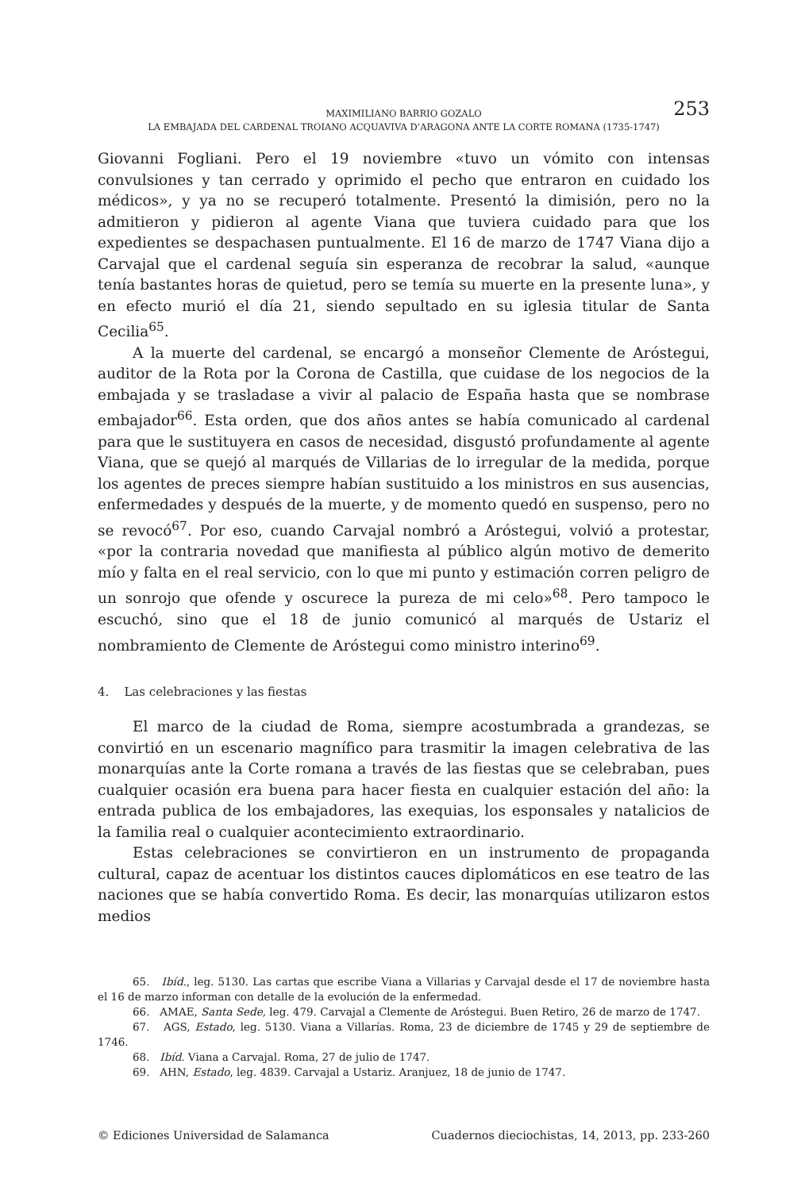253 MAXIMILIANO BARRIO GOZALO
LA EMBAJADA DEL CARDENAL TROIANO ACQUAVIVA D’ARAGONA ANTE LA CORTE ROMANA (1735-1747)
Giovanni Fogliani. Pero el 19 noviembre «tuvo un vómito con intensas convulsiones y tan cerrado y oprimido el pecho que entraron en cuidado los médicos», y ya no se recuperó totalmente. Presentó la dimisión, pero no la admitieron y pidieron al agente Viana que tuviera cuidado para que los expedientes se despachasen puntualmente. El 16 de marzo de 1747 Viana dijo a Carvajal que el cardenal seguía sin esperanza de recobrar la salud, «aunque tenía bastantes horas de quietud, pero se temía su muerte en la presente luna», y en efecto murió el día 21, siendo sepultado en su iglesia titular de Santa Cecilia<sup>65</sup>.
A la muerte del cardenal, se encargó a monseñor Clemente de Aróstegui, auditor de la Rota por la Corona de Castilla, que cuidase de los negocios de la embajada y se trasladase a vivir al palacio de España hasta que se nombrase embajador<sup>66</sup>. Esta orden, que dos años antes se había comunicado al cardenal para que le sustituyera en casos de necesidad, disgustó profundamente al agente Viana, que se quejó al marqués de Villarias de lo irregular de la medida, porque los agentes de preces siempre habían sustituido a los ministros en sus ausencias, enfermedades y después de la muerte, y de momento quedó en suspenso, pero no se revocó<sup>67</sup>. Por eso, cuando Carvajal nombró a Aróstegui, volvió a protestar, «por la contraria novedad que manifiesta al público algún motivo de demerito mío y falta en el real servicio, con lo que mi punto y estimación corren peligro de un sonrojo que ofende y oscurece la pureza de mi celo»<sup>68</sup>. Pero tampoco le escuchó, sino que el 18 de junio comunicó al marqués de Ustariz el nombramiento de Clemente de Aróstegui como ministro interino<sup>69</sup>.
4. Las celebraciones y las fiestas
El marco de la ciudad de Roma, siempre acostumbrada a grandezas, se convirtió en un escenario magnífico para trasmitir la imagen celebrativa de las monarquías ante la Corte romana a través de las fiestas que se celebraban, pues cualquier ocasión era buena para hacer fiesta en cualquier estación del año: la entrada publica de los embajadores, las exequias, los esponsales y natalicios de la familia real o cualquier acontecimiento extraordinario.
Estas celebraciones se convirtieron en un instrumento de propaganda cultural, capaz de acentuar los distintos cauces diplomáticos en ese teatro de las naciones que se había convertido Roma. Es decir, las monarquías utilizaron estos medios
65. Ibíd., leg. 5130. Las cartas que escribe Viana a Villarias y Carvajal desde el 17 de noviembre hasta el 16 de marzo informan con detalle de la evolución de la enfermedad.
66. AMAE, Santa Sede, leg. 479. Carvajal a Clemente de Aróstegui. Buen Retiro, 26 de marzo de 1747.
67. AGS, Estado, leg. 5130. Viana a Villarías. Roma, 23 de diciembre de 1745 y 29 de septiembre de 1746.
68. Ibíd. Viana a Carvajal. Roma, 27 de julio de 1747.
69. AHN, Estado, leg. 4839. Carvajal a Ustariz. Aranjuez, 18 de junio de 1747.
© Ediciones Universidad de Salamanca Cuadernos dieciochistas, 14, 2013, pp. 233-260